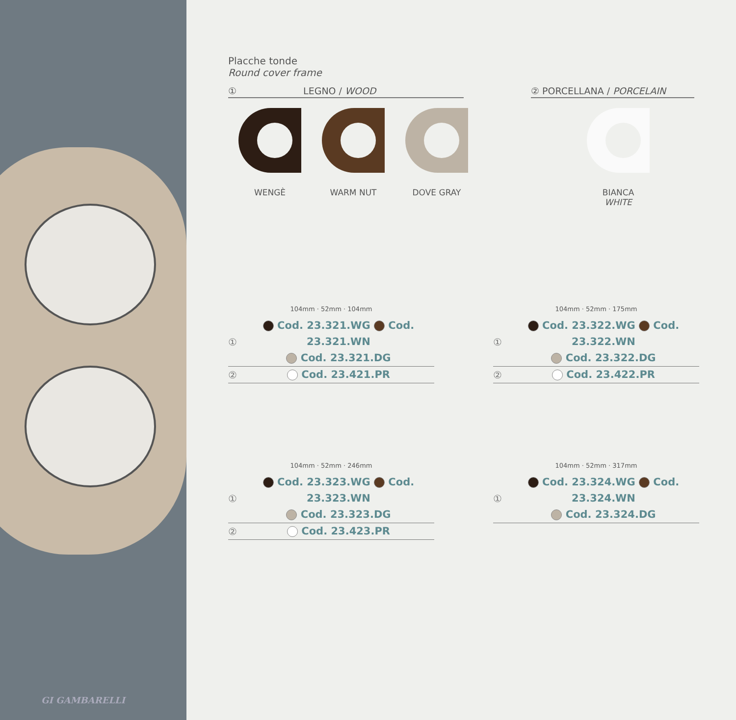GI GAMBARELLI
Placche tonde
Round cover frame
① LEGNO / WOOD ② PORCELLANA / PORCELAIN
WENGÈ WARM NUT DOVE GRAY BIANCA
WHITE
104mm · 52mm · 104mm
①
Cod. 23.321.WG Cod. 23.321.WN
Cod. 23.321.DG
②
Cod. 23.421.PR
104mm · 52mm · 175mm
①
Cod. 23.322.WG Cod. 23.322.WN
Cod. 23.322.DG
②
Cod. 23.422.PR
104mm · 52mm · 246mm
①
Cod. 23.323.WG Cod. 23.323.WN
Cod. 23.323.DG
②
Cod. 23.423.PR
104mm · 52mm · 317mm
①
Cod. 23.324.WG Cod. 23.324.WN
Cod. 23.324.DG